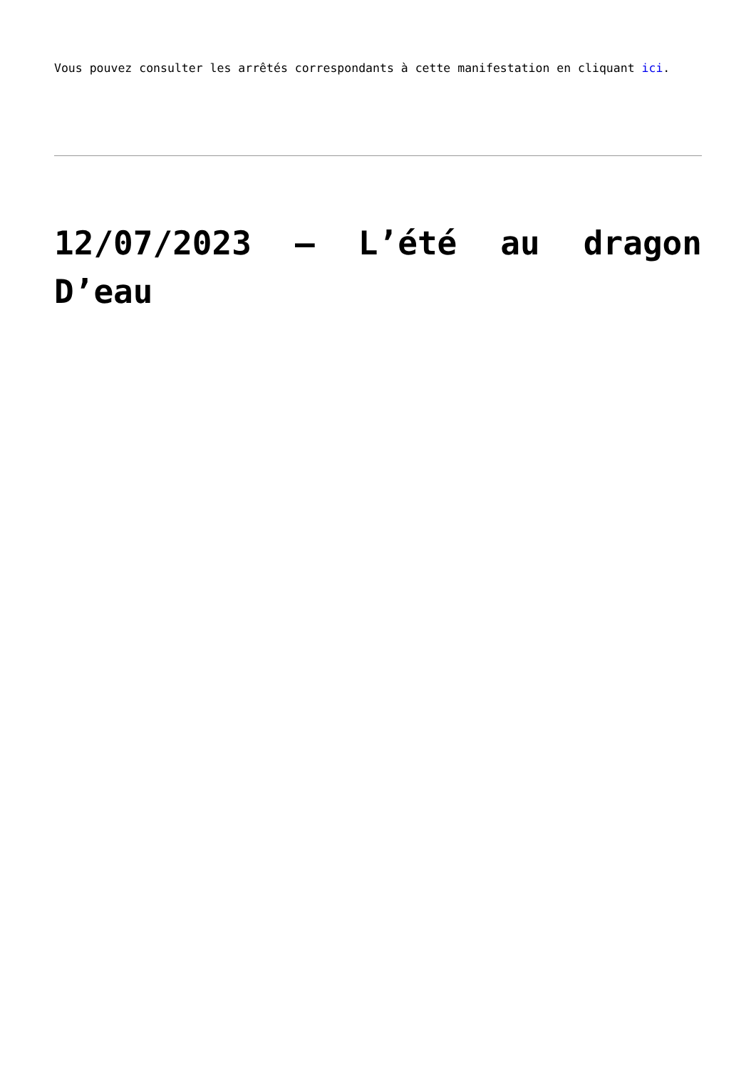Vous pouvez consulter les arrêtés correspondants à cette manifestation en cliquant ici.
12/07/2023 – L’été au dragon D’eau